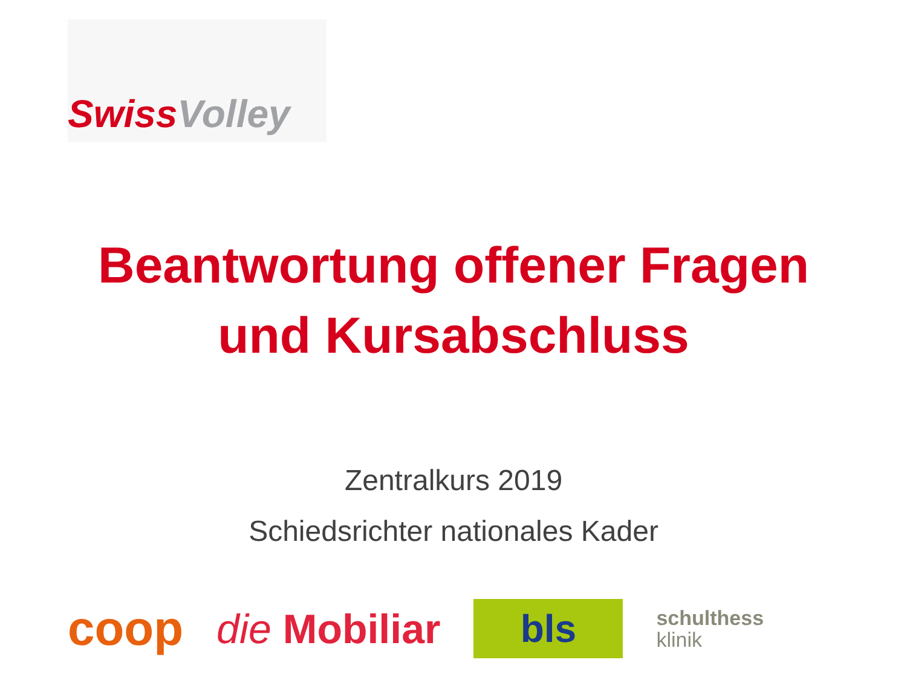Swiss Volley
Beantwortung offener Fragen
und Kursabschluss
Zentralkurs 2019
Schiedsrichter nationales Kader
coop
die Mobiliar
bls
schulthess
klinik